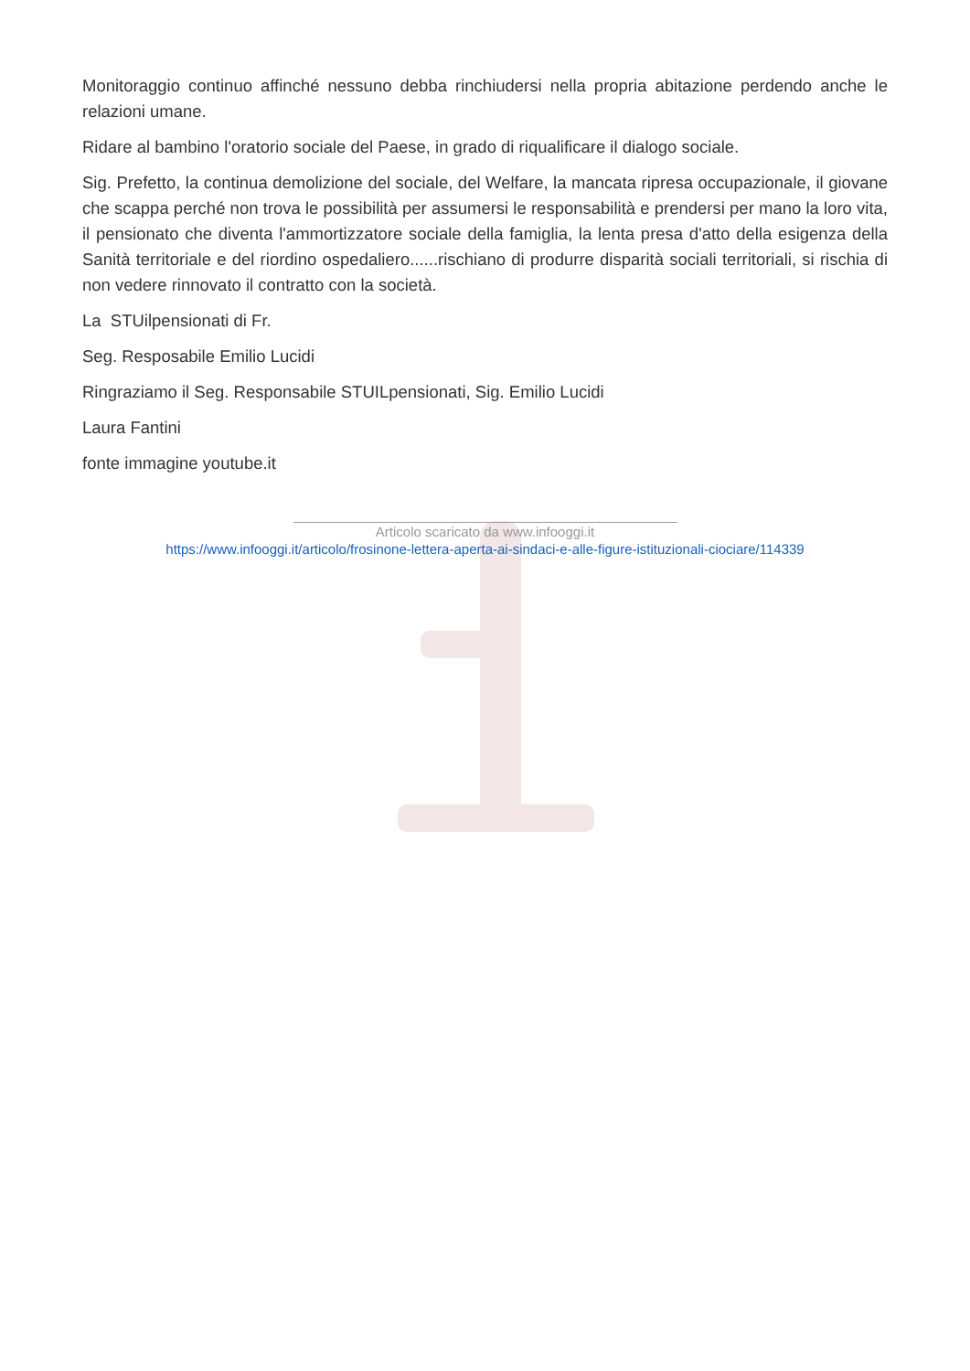Monitoraggio continuo affinché nessuno debba rinchiudersi nella propria abitazione perdendo anche le relazioni umane.
Ridare al bambino l'oratorio sociale del Paese, in grado di riqualificare il dialogo sociale.
Sig. Prefetto, la continua demolizione del sociale, del Welfare, la mancata ripresa occupazionale, il giovane che scappa perché non trova le possibilità per assumersi le responsabilità e prendersi per mano la loro vita, il pensionato che diventa l'ammortizzatore sociale della famiglia, la lenta presa d'atto della esigenza della Sanità territoriale e del riordino ospedaliero......rischiano di produrre disparità sociali territoriali, si rischia di non vedere rinnovato il contratto con la società.
La STUilpensionati di Fr.
Seg. Resposabile Emilio Lucidi
Ringraziamo il Seg. Responsabile STUILpensionati, Sig. Emilio Lucidi
Laura Fantini
fonte immagine youtube.it
Articolo scaricato da www.infooggi.it
https://www.infooggi.it/articolo/frosinone-lettera-aperta-ai-sindaci-e-alle-figure-istituzionali-ciociare/114339